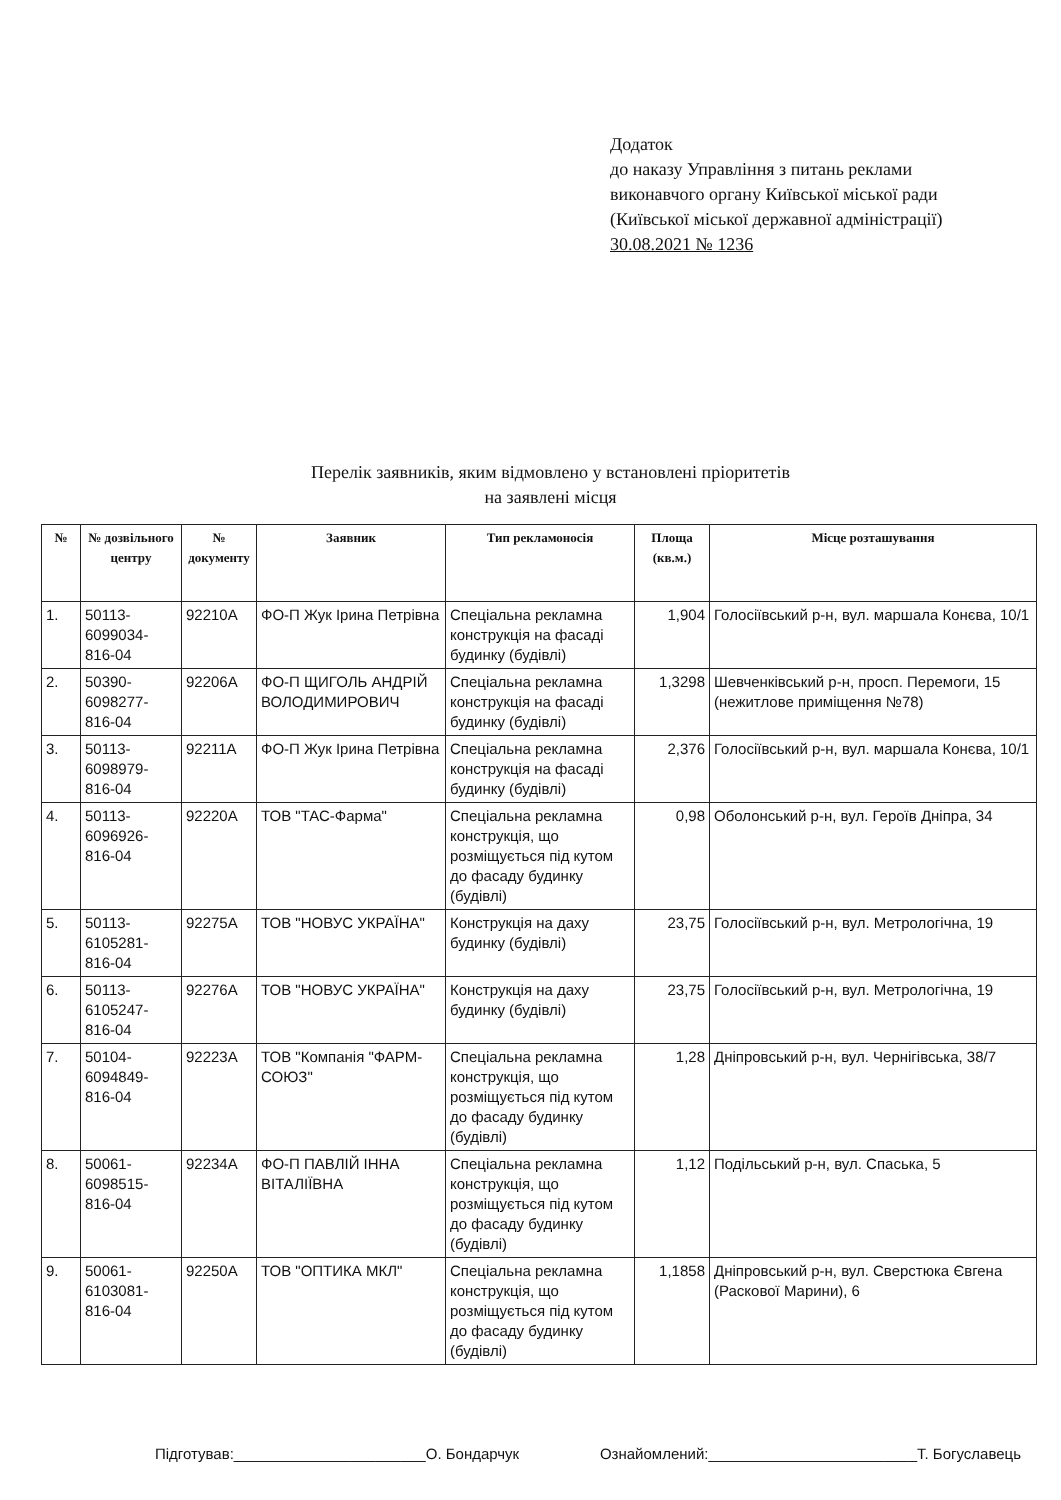Додаток
до наказу Управління з питань реклами
виконавчого органу Київської міської ради
(Київської міської державної адміністрації)
30.08.2021 № 1236
Перелік заявників, яким відмовлено у встановлені пріоритетів
на заявлені місця
| № | № дозвільного центру | № документу | Заявник | Тип рекламоносія | Площа (кв.м.) | Місце розташування |
| --- | --- | --- | --- | --- | --- | --- |
| 1. | 50113-6099034-816-04 | 92210А | ФО-П Жук Ірина Петрівна | Спеціальна рекламна конструкція на фасаді будинку (будівлі) | 1,904 | Голосіївський р-н, вул. маршала Конєва, 10/1 |
| 2. | 50390-6098277-816-04 | 92206А | ФО-П ЩИГОЛЬ АНДРІЙ ВОЛОДИМИРОВИЧ | Спеціальна рекламна конструкція на фасаді будинку (будівлі) | 1,3298 | Шевченківський р-н, просп. Перемоги, 15 (нежитлове приміщення №78) |
| 3. | 50113-6098979-816-04 | 92211А | ФО-П Жук Ірина Петрівна | Спеціальна рекламна конструкція на фасаді будинку (будівлі) | 2,376 | Голосіївський р-н, вул. маршала Конєва, 10/1 |
| 4. | 50113-6096926-816-04 | 92220А | ТОВ "ТАС-Фарма" | Спеціальна рекламна конструкція, що розміщується під кутом до фасаду будинку (будівлі) | 0,98 | Оболонський р-н, вул. Героїв Дніпра, 34 |
| 5. | 50113-6105281-816-04 | 92275А | ТОВ "НОВУС УКРАЇНА" | Конструкція на даху будинку (будівлі) | 23,75 | Голосіївський р-н, вул. Метрологічна, 19 |
| 6. | 50113-6105247-816-04 | 92276А | ТОВ "НОВУС УКРАЇНА" | Конструкція на даху будинку (будівлі) | 23,75 | Голосіївський р-н, вул. Метрологічна, 19 |
| 7. | 50104-6094849-816-04 | 92223А | ТОВ "Компанія "ФАРМ-СОЮЗ" | Спеціальна рекламна конструкція, що розміщується під кутом до фасаду будинку (будівлі) | 1,28 | Дніпровський р-н, вул. Чернігівська, 38/7 |
| 8. | 50061-6098515-816-04 | 92234А | ФО-П ПАВЛІЙ ІННА ВІТАЛІЇВНА | Спеціальна рекламна конструкція, що розміщується під кутом до фасаду будинку (будівлі) | 1,12 | Подільський р-н, вул. Спаська, 5 |
| 9. | 50061-6103081-816-04 | 92250А | ТОВ "ОПТИКА МКЛ" | Спеціальна рекламна конструкція, що розміщується під кутом до фасаду будинку (будівлі) | 1,1858 | Дніпровський р-н, вул. Сверстюка Євгена (Раскової Марини), 6 |
Підготував:_______________________О. Бондарчук Ознайомлений:_________________________Т. Богуславець